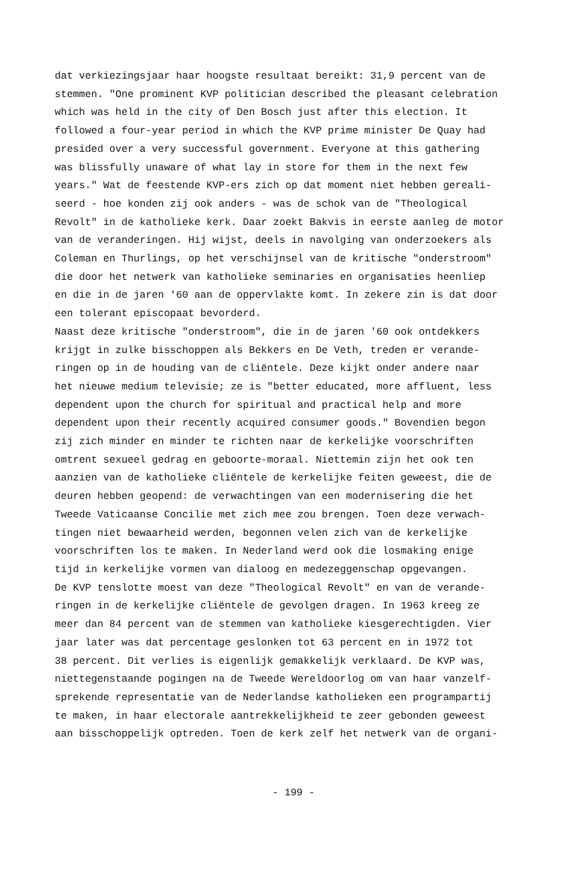dat verkiezingsjaar haar hoogste resultaat bereikt: 31,9 percent van de
stemmen. "One prominent KVP politician described the pleasant celebration
which was held in the city of Den Bosch just after this election. It
followed a four-year period in which the KVP prime minister De Quay had
presided over a very successful government. Everyone at this gathering
was blissfully unaware of what lay in store for them in the next few
years." Wat de feestende KVP-ers zich op dat moment niet hebben gereali-
seerd - hoe konden zij ook anders - was de schok van de "Theological
Revolt" in de katholieke kerk. Daar zoekt Bakvis in eerste aanleg de motor
van de veranderingen. Hij wijst, deels in navolging van onderzoekers als
Coleman en Thurlings, op het verschijnsel van de kritische "onderstroom"
die door het netwerk van katholieke seminaries en organisaties heenliep
en die in de jaren '60 aan de oppervlakte komt. In zekere zin is dat door
een tolerant episcopaat bevorderd.
Naast deze kritische "onderstroom", die in de jaren '60 ook ontdekkers
krijgt in zulke bisschoppen als Bekkers en De Veth, treden er verande-
ringen op in de houding van de cliëntele. Deze kijkt onder andere naar
het nieuwe medium televisie; ze is "better educated, more affluent, less
dependent upon the church for spiritual and practical help and more
dependent upon their recently acquired consumer goods." Bovendien begon
zij zich minder en minder te richten naar de kerkelijke voorschriften
omtrent sexueel gedrag en geboorte-moraal. Niettemin zijn het ook ten
aanzien van de katholieke cliëntele de kerkelijke feiten geweest, die de
deuren hebben geopend: de verwachtingen van een modernisering die het
Tweede Vaticaanse Concilie met zich mee zou brengen. Toen deze verwach-
tingen niet bewaarheid werden, begonnen velen zich van de kerkelijke
voorschriften los te maken. In Nederland werd ook die losmaking enige
tijd in kerkelijke vormen van dialoog en medezeggenschap opgevangen.
De KVP tenslotte moest van deze "Theological Revolt" en van de verande-
ringen in de kerkelijke cliëntele de gevolgen dragen. In 1963 kreeg ze
meer dan 84 percent van de stemmen van katholieke kiesgerechtigden. Vier
jaar later was dat percentage geslonken tot 63 percent en in 1972 tot
38 percent. Dit verlies is eigenlijk gemakkelijk verklaard. De KVP was,
niettegenstaande pogingen na de Tweede Wereldoorlog om van haar vanzelf-
sprekende representatie van de Nederlandse katholieken een programpartij
te maken, in haar electorale aantrekkelijkheid te zeer gebonden geweest
aan bisschoppelijk optreden. Toen de kerk zelf het netwerk van de organi-
- 199 -